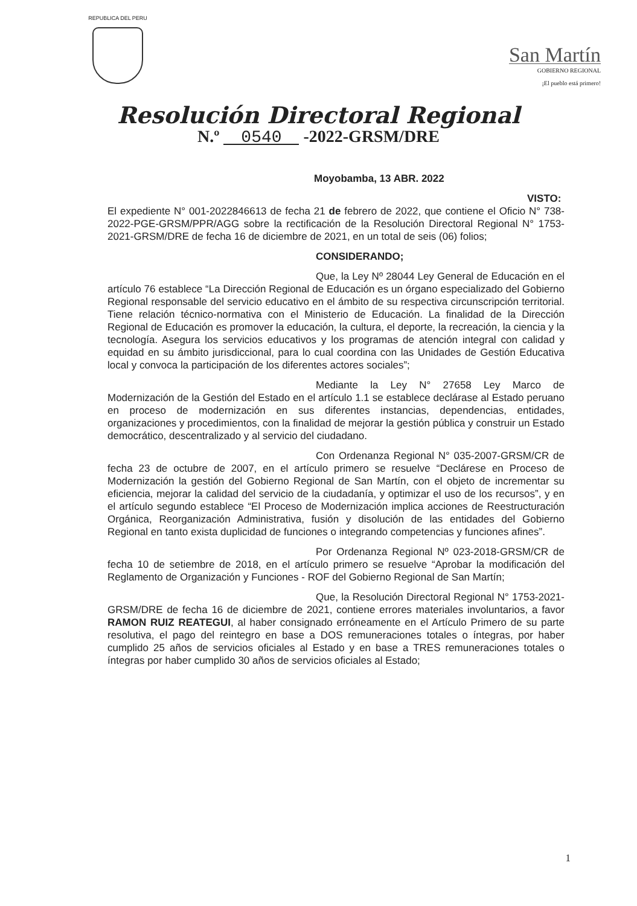REPUBLICA DEL PERU
San Martín
GOBIERNO REGIONAL
¡El pueblo está primero!
Resolución Directoral Regional
N.º 0540 -2022-GRSM/DRE
Moyobamba, 13 ABR. 2022
VISTO: El expediente N° 001-2022846613 de fecha 21 de febrero de 2022, que contiene el Oficio N° 738-2022-PGE-GRSM/PPR/AGG sobre la rectificación de la Resolución Directoral Regional N° 1753-2021-GRSM/DRE de fecha 16 de diciembre de 2021, en un total de seis (06) folios;
CONSIDERANDO;
Que, la Ley Nº 28044 Ley General de Educación en el artículo 76 establece “La Dirección Regional de Educación es un órgano especializado del Gobierno Regional responsable del servicio educativo en el ámbito de su respectiva circunscripción territorial. Tiene relación técnico-normativa con el Ministerio de Educación. La finalidad de la Dirección Regional de Educación es promover la educación, la cultura, el deporte, la recreación, la ciencia y la tecnología. Asegura los servicios educativos y los programas de atención integral con calidad y equidad en su ámbito jurisdiccional, para lo cual coordina con las Unidades de Gestión Educativa local y convoca la participación de los diferentes actores sociales”;
Mediante la Ley N° 27658 Ley Marco de Modernización de la Gestión del Estado en el artículo 1.1 se establece declárase al Estado peruano en proceso de modernización en sus diferentes instancias, dependencias, entidades, organizaciones y procedimientos, con la finalidad de mejorar la gestión pública y construir un Estado democrático, descentralizado y al servicio del ciudadano.
Con Ordenanza Regional N° 035-2007-GRSM/CR de fecha 23 de octubre de 2007, en el artículo primero se resuelve “Declárese en Proceso de Modernización la gestión del Gobierno Regional de San Martín, con el objeto de incrementar su eficiencia, mejorar la calidad del servicio de la ciudadanía, y optimizar el uso de los recursos”, y en el artículo segundo establece “El Proceso de Modernización implica acciones de Reestructuración Orgánica, Reorganización Administrativa, fusión y disolución de las entidades del Gobierno Regional en tanto exista duplicidad de funciones o integrando competencias y funciones afines”.
Por Ordenanza Regional Nº 023-2018-GRSM/CR de fecha 10 de setiembre de 2018, en el artículo primero se resuelve “Aprobar la modificación del Reglamento de Organización y Funciones - ROF del Gobierno Regional de San Martín;
Que, la Resolución Directoral Regional N° 1753-2021-GRSM/DRE de fecha 16 de diciembre de 2021, contiene errores materiales involuntarios, a favor RAMON RUIZ REATEGUI, al haber consignado erróneamente en el Artículo Primero de su parte resolutiva, el pago del reintegro en base a DOS remuneraciones totales o íntegras, por haber cumplido 25 años de servicios oficiales al Estado y en base a TRES remuneraciones totales o íntegras por haber cumplido 30 años de servicios oficiales al Estado;
1